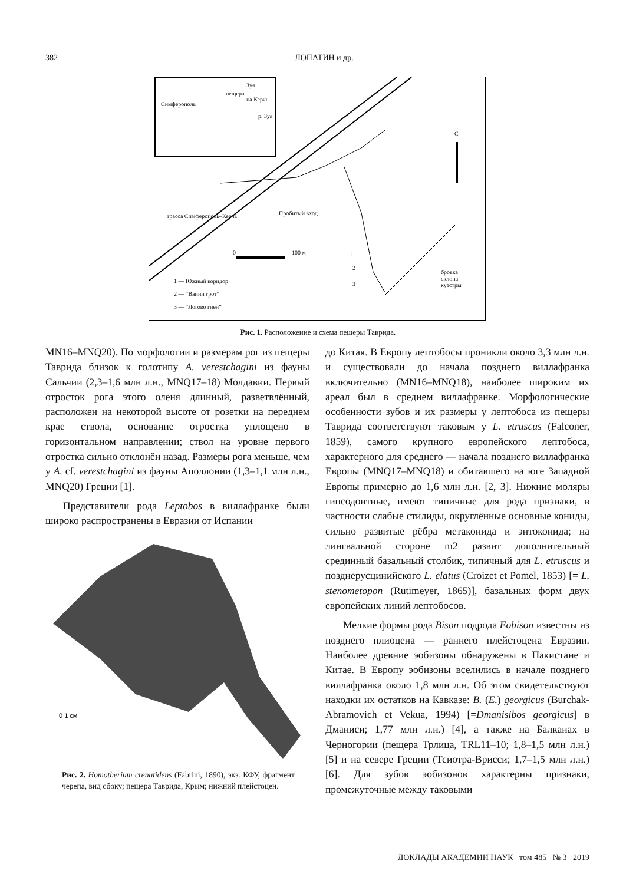382
ЛОПАТИН и др.
пещера
Зуя
Симферополь
на Керчь
р. Зуя
С
трасса Симферополь–Керчь Пробитый вход
0 100 м 1
2
3
бровка
склона
куэстры
1 — Южный коридор
2 — “Ванин грот”
3 — “Логово гиен”
Рис. 1. Расположение и схема пещеры Таврида.
MN16–MNQ20). По морфологии и размерам рог из пещеры Таврида близок к голотипу A. verestchagini из фауны Сальчии (2,3–1,6 млн л.н., MNQ17–18) Молдавии. Первый отросток рога этого оленя длинный, разветвлённый, расположен на некоторой высоте от розетки на переднем крае ствола, основание отростка уплощено в горизонтальном направлении; ствол на уровне первого отростка сильно отклонён назад. Размеры рога меньше, чем у A. cf. verestchagini из фауны Аполлонии (1,3–1,1 млн л.н., MNQ20) Греции [1].
Представители рода Leptobos в виллафранке были широко распространены в Евразии от Испании
0 1 см
Рис. 2. Homotherium crenatidens (Fabrini, 1890), экз. КФУ, фрагмент черепа, вид сбоку; пещера Таврида, Крым; нижний плейстоцен.
до Китая. В Европу лептобосы проникли около 3,3 млн л.н. и существовали до начала позднего виллафранка включительно (MN16–MNQ18), наиболее широким их ареал был в среднем виллафранке. Морфологические особенности зубов и их размеры у лептобоса из пещеры Таврида соответствуют таковым у L. etruscus (Falconer, 1859), самого крупного европейского лептобоса, характерного для среднего — начала позднего виллафранка Европы (MNQ17–MNQ18) и обитавшего на юге Западной Европы примерно до 1,6 млн л.н. [2, 3]. Нижние моляры гипсодонтные, имеют типичные для рода признаки, в частности слабые стилиды, округлённые основные кониды, сильно развитые рёбра метаконида и энтоконида; на лингвальной стороне m2 развит дополнительный срединный базальный столбик, типичный для L. etruscus и позднерусцинийского L. elatus (Croizet et Pomel, 1853) [= L. stenometopon (Rutimeyer, 1865)], базальных форм двух европейских линий лептобосов.
Мелкие формы рода Bison подрода Eobison известны из позднего плиоцена — раннего плейстоцена Евразии. Наиболее древние эобизоны обнаружены в Пакистане и Китае. В Европу эобизоны вселились в начале позднего виллафранка около 1,8 млн л.н. Об этом свидетельствуют находки их остатков на Кавказе: B. (E.) georgicus (Burchak-Abramovich et Vekua, 1994) [=Dmanisibos georgicus] в Дманиси; 1,77 млн л.н.) [4], а также на Балканах в Черногории (пещера Трлица, TRL11–10; 1,8–1,5 млн л.н.) [5] и на севере Греции (Тсиотра-Врисси; 1,7–1,5 млн л.н.) [6]. Для зубов эобизонов характерны признаки, промежуточные между таковыми
ДОКЛАДЫ АКАДЕМИИ НАУК том 485 № 3 2019